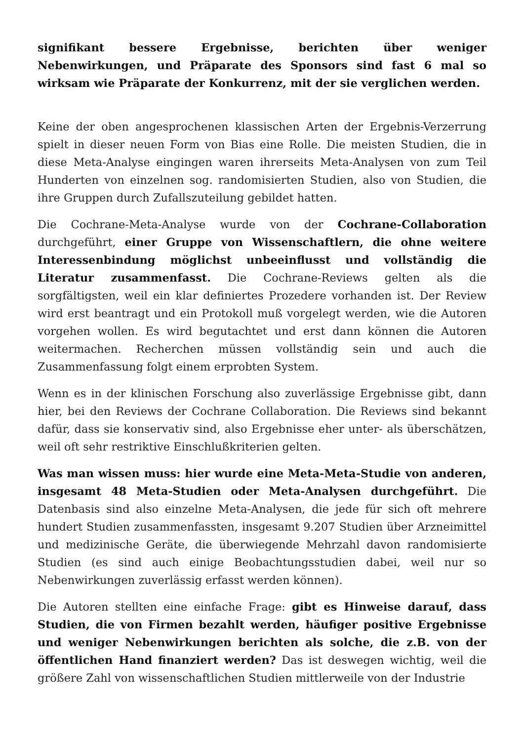signifikant bessere Ergebnisse, berichten über weniger Nebenwirkungen, und Präparate des Sponsors sind fast 6 mal so wirksam wie Präparate der Konkurrenz, mit der sie verglichen werden.
Keine der oben angesprochenen klassischen Arten der Ergebnis-Verzerrung spielt in dieser neuen Form von Bias eine Rolle. Die meisten Studien, die in diese Meta-Analyse eingingen waren ihrerseits Meta-Analysen von zum Teil Hunderten von einzelnen sog. randomisierten Studien, also von Studien, die ihre Gruppen durch Zufallszuteilung gebildet hatten.
Die Cochrane-Meta-Analyse wurde von der Cochrane-Collaboration durchgeführt, einer Gruppe von Wissenschaftlern, die ohne weitere Interessenbindung möglichst unbeeinflusst und vollständig die Literatur zusammenfasst. Die Cochrane-Reviews gelten als die sorgfältigsten, weil ein klar definiertes Prozedere vorhanden ist. Der Review wird erst beantragt und ein Protokoll muß vorgelegt werden, wie die Autoren vorgehen wollen. Es wird begutachtet und erst dann können die Autoren weitermachen. Recherchen müssen vollständig sein und auch die Zusammenfassung folgt einem erprobten System.
Wenn es in der klinischen Forschung also zuverlässige Ergebnisse gibt, dann hier, bei den Reviews der Cochrane Collaboration. Die Reviews sind bekannt dafür, dass sie konservativ sind, also Ergebnisse eher unter- als überschätzen, weil oft sehr restriktive Einschlußkriterien gelten.
Was man wissen muss: hier wurde eine Meta-Meta-Studie von anderen, insgesamt 48 Meta-Studien oder Meta-Analysen durchgeführt. Die Datenbasis sind also einzelne Meta-Analysen, die jede für sich oft mehrere hundert Studien zusammenfassten, insgesamt 9.207 Studien über Arzneimittel und medizinische Geräte, die überwiegende Mehrzahl davon randomisierte Studien (es sind auch einige Beobachtungsstudien dabei, weil nur so Nebenwirkungen zuverlässig erfasst werden können).
Die Autoren stellten eine einfache Frage: gibt es Hinweise darauf, dass Studien, die von Firmen bezahlt werden, häufiger positive Ergebnisse und weniger Nebenwirkungen berichten als solche, die z.B. von der öffentlichen Hand finanziert werden? Das ist deswegen wichtig, weil die größere Zahl von wissenschaftlichen Studien mittlerweile von der Industrie